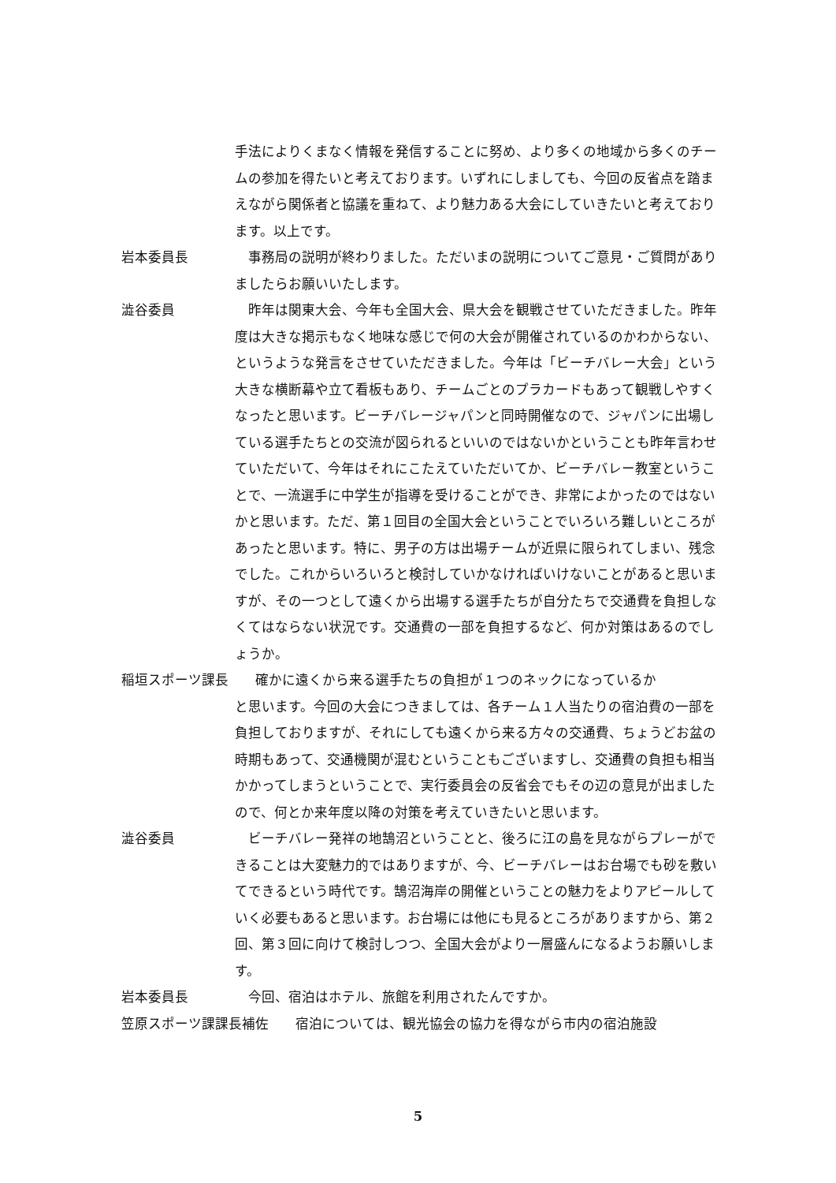手法によりくまなく情報を発信することに努め、より多くの地域から多くのチームの参加を得たいと考えております。いずれにしましても、今回の反省点を踏まえながら関係者と協議を重ねて、より魅力ある大会にしていきたいと考えております。以上です。
岩本委員長　事務局の説明が終わりました。ただいまの説明についてご意見・ご質問がありましたらお願いいたします。
澁谷委員　昨年は関東大会、今年も全国大会、県大会を観戦させていただきました。昨年度は大きな掲示もなく地味な感じで何の大会が開催されているのかわからない、というような発言をさせていただきました。今年は「ビーチバレー大会」という大きな横断幕や立て看板もあり、チームごとのプラカードもあって観戦しやすくなったと思います。ビーチバレージャパンと同時開催なので、ジャパンに出場している選手たちとの交流が図られるといいのではないかということも昨年言わせていただいて、今年はそれにこたえていただいてか、ビーチバレー教室ということで、一流選手に中学生が指導を受けることができ、非常によかったのではないかと思います。ただ、第１回目の全国大会ということでいろいろ難しいところがあったと思います。特に、男子の方は出場チームが近県に限られてしまい、残念でした。これからいろいろと検討していかなければいけないことがあると思いますが、その一つとして遠くから出場する選手たちが自分たちで交通費を負担しなくてはならない状況です。交通費の一部を負担するなど、何か対策はあるのでしょうか。
稲垣スポーツ課長　　確かに遠くから来る選手たちの負担が１つのネックになっているか
と思います。今回の大会につきましては、各チーム１人当たりの宿泊費の一部を負担しておりますが、それにしても遠くから来る方々の交通費、ちょうどお盆の時期もあって、交通機関が混むということもございますし、交通費の負担も相当かかってしまうということで、実行委員会の反省会でもその辺の意見が出ましたので、何とか来年度以降の対策を考えていきたいと思います。
澁谷委員　ビーチバレー発祥の地鵠沼ということと、後ろに江の島を見ながらプレーができることは大変魅力的ではありますが、今、ビーチバレーはお台場でも砂を敷いてできるという時代です。鵠沼海岸の開催ということの魅力をよりアピールしていく必要もあると思います。お台場には他にも見るところがありますから、第２回、第３回に向けて検討しつつ、全国大会がより一層盛んになるようお願いします。
岩本委員長　今回、宿泊はホテル、旅館を利用されたんですか。
笠原スポーツ課課長補佐　　宿泊については、観光協会の協力を得ながら市内の宿泊施設
5